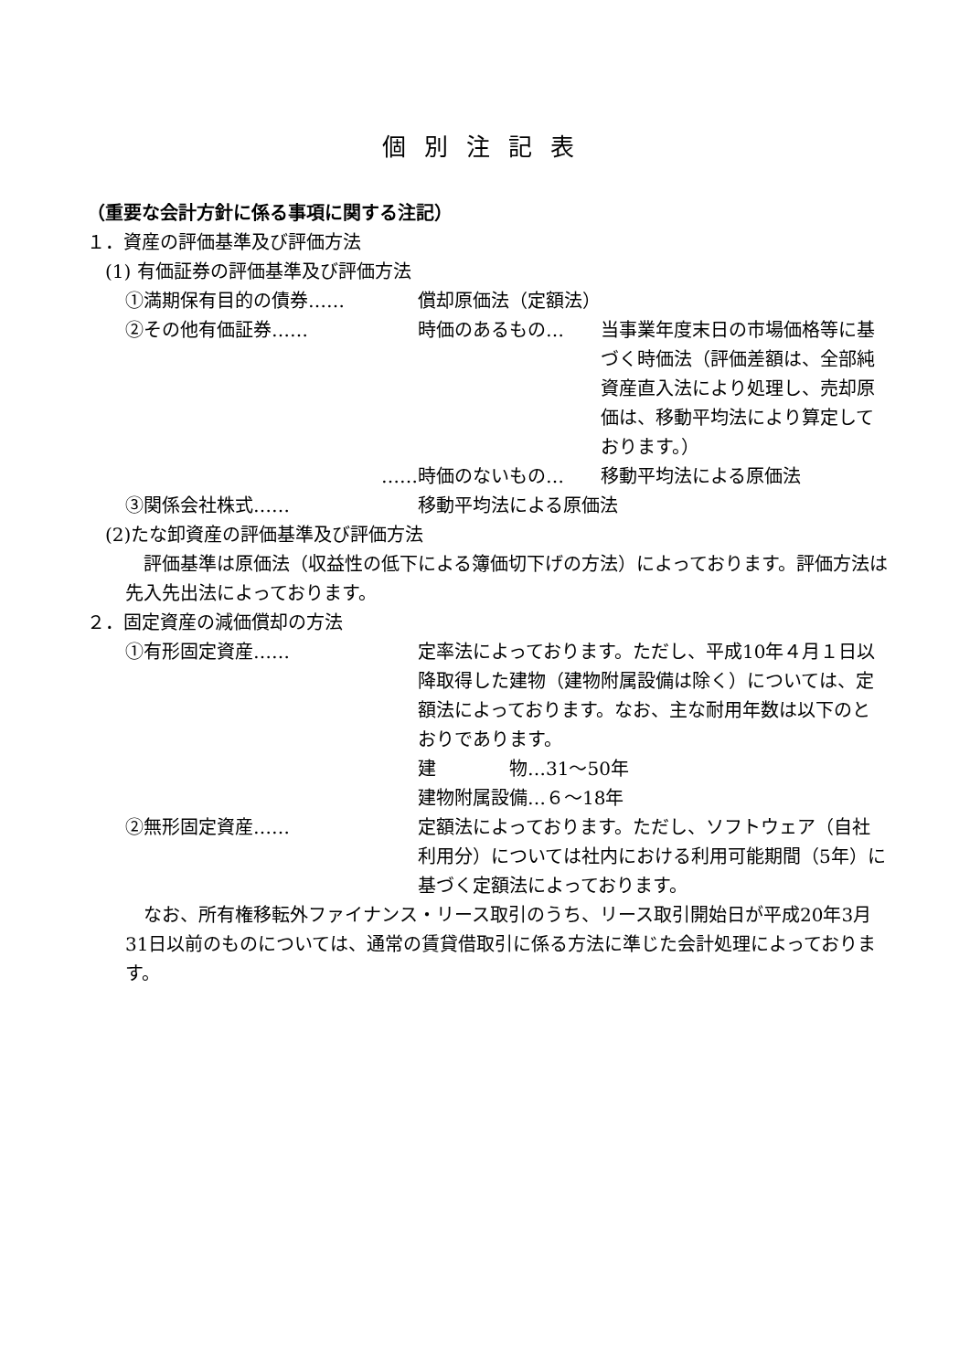個別注記表
（重要な会計方針に係る事項に関する注記）
１．資産の評価基準及び評価方法
(1) 有価証券の評価基準及び評価方法
①満期保有目的の債券…… 償却原価法（定額法）
②その他有価証券…… 時価のあるもの… 当事業年度末日の市場価格等に基づく時価法（評価差額は、全部純資産直入法により処理し、売却原価は、移動平均法により算定しております。）
…… 時価のないもの… 移動平均法による原価法
③関係会社株式…… 移動平均法による原価法
(2)たな卸資産の評価基準及び評価方法
　評価基準は原価法（収益性の低下による簿価切下げの方法）によっております。評価方法は先入先出法によっております。
２．固定資産の減価償却の方法
①有形固定資産…… 定率法によっております。ただし、平成10年４月１日以降取得した建物（建物附属設備は除く）については、定額法によっております。なお、主な耐用年数は以下のとおりであります。
建　　　　物…31～50年
建物附属設備…６～18年
②無形固定資産…… 定額法によっております。ただし、ソフトウェア（自社利用分）については社内における利用可能期間（5年）に基づく定額法によっております。
　なお、所有権移転外ファイナンス・リース取引のうち、リース取引開始日が平成20年3月31日以前のものについては、通常の賃貸借取引に係る方法に準じた会計処理によっております。